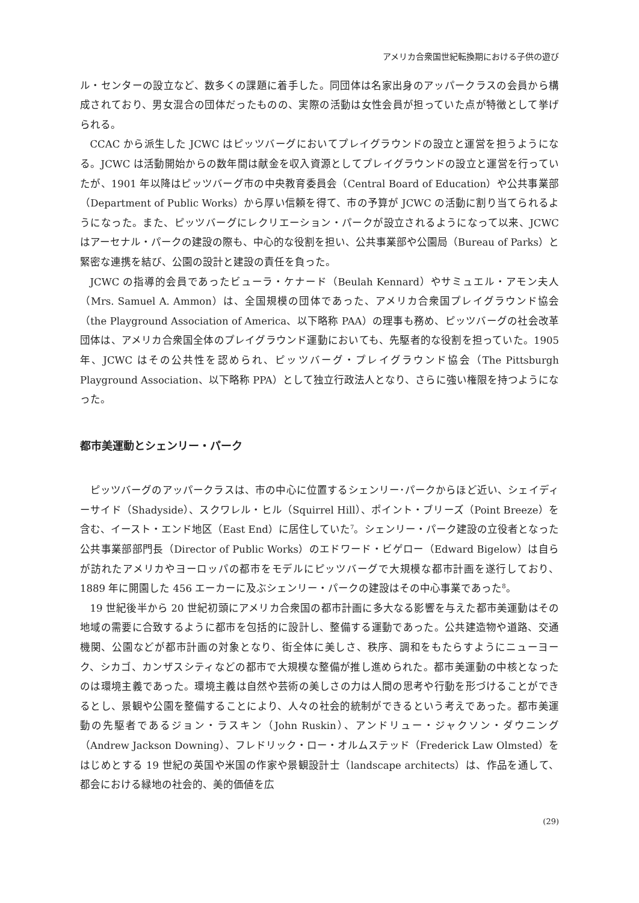アメリカ合衆国世紀転換期における子供の遊び
ル・センターの設立など、数多くの課題に着手した。同団体は名家出身のアッパークラスの会員から構成されており、男女混合の団体だったものの、実際の活動は女性会員が担っていた点が特徴として挙げられる。
CCAC から派生した JCWC はピッツバーグにおいてプレイグラウンドの設立と運営を担うようになる。JCWC は活動開始からの数年間は献金を収入資源としてプレイグラウンドの設立と運営を行っていたが、1901 年以降はピッツバーグ市の中央教育委員会（Central Board of Education）や公共事業部（Department of Public Works）から厚い信頼を得て、市の予算が JCWC の活動に割り当てられるようになった。また、ピッツバーグにレクリエーション・パークが設立されるようになって以来、JCWC はアーセナル・パークの建設の際も、中心的な役割を担い、公共事業部や公園局（Bureau of Parks）と緊密な連携を結び、公園の設計と建設の責任を負った。
JCWC の指導的会員であったビューラ・ケナード（Beulah Kennard）やサミュエル・アモン夫人（Mrs. Samuel A. Ammon）は、全国規模の団体であった、アメリカ合衆国プレイグラウンド協会（the Playground Association of America、以下略称 PAA）の理事も務め、ピッツバーグの社会改革団体は、アメリカ合衆国全体のプレイグラウンド運動においても、先駆者的な役割を担っていた。1905 年、JCWC はその公共性を認められ、ピッツバーグ・プレイグラウンド協会（The Pittsburgh Playground Association、以下略称 PPA）として独立行政法人となり、さらに強い権限を持つようになった。
都市美運動とシェンリー・パーク
ピッツバーグのアッパークラスは、市の中心に位置するシェンリー･パークからほど近い、シェイディーサイド（Shadyside）、スクワレル・ヒル（Squirrel Hill）、ポイント・ブリーズ（Point Breeze）を含む、イースト・エンド地区（East End）に居住していた<sup>7</sup>。シェンリー・パーク建設の立役者となった公共事業部部門長（Director of Public Works）のエドワード・ビゲロー（Edward Bigelow）は自らが訪れたアメリカやヨーロッパの都市をモデルにピッツバーグで大規模な都市計画を遂行しており、1889 年に開園した 456 エーカーに及ぶシェンリー・パークの建設はその中心事業であった<sup>8</sup>。
19 世紀後半から 20 世紀初頭にアメリカ合衆国の都市計画に多大なる影響を与えた都市美運動はその地域の需要に合致するように都市を包括的に設計し、整備する運動であった。公共建造物や道路、交通機関、公園などが都市計画の対象となり、街全体に美しさ、秩序、調和をもたらすようにニューヨーク、シカゴ、カンザスシティなどの都市で大規模な整備が推し進められた。都市美運動の中核となったのは環境主義であった。環境主義は自然や芸術の美しさの力は人間の思考や行動を形づけることができるとし、景観や公園を整備することにより、人々の社会的統制ができるという考えであった。都市美運動の先駆者であるジョン・ラスキン（John Ruskin）、アンドリュー・ジャクソン・ダウニング（Andrew Jackson Downing）、フレドリック・ロー・オルムステッド（Frederick Law Olmsted）をはじめとする 19 世紀の英国や米国の作家や景観設計士（landscape architects）は、作品を通して、都会における緑地の社会的、美的価値を広
(29)